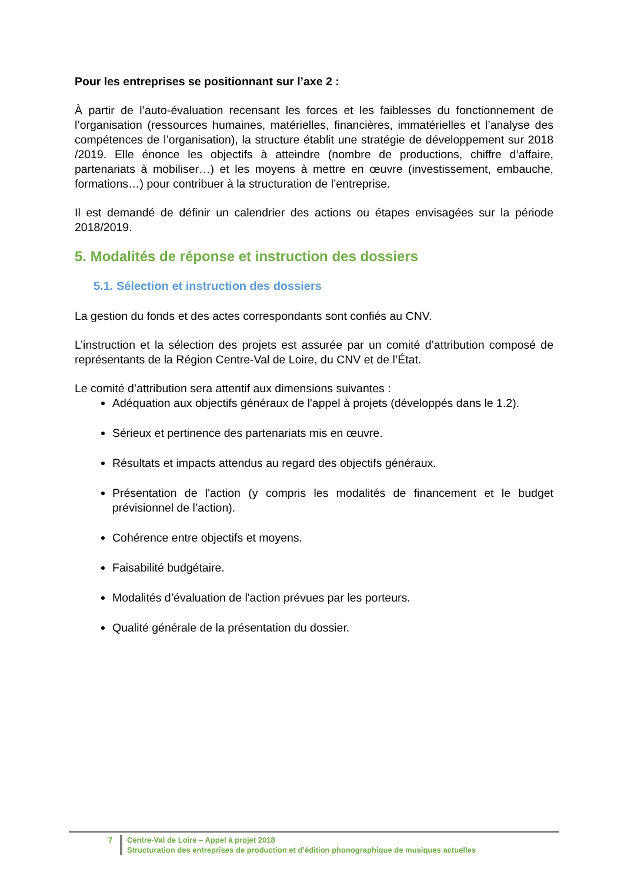Pour les entreprises se positionnant sur l’axe 2 :
À partir de l’auto-évaluation recensant les forces et les faiblesses du fonctionnement de l’organisation (ressources humaines, matérielles, financières, immatérielles et l’analyse des compétences de l’organisation), la structure établit une stratégie de développement sur 2018 /2019. Elle énonce les objectifs à atteindre (nombre de productions, chiffre d’affaire, partenariats à mobiliser…) et les moyens à mettre en œuvre (investissement, embauche, formations…) pour contribuer à la structuration de l’entreprise.
Il est demandé de définir un calendrier des actions ou étapes envisagées sur la période 2018/2019.
5. Modalités de réponse et instruction des dossiers
5.1. Sélection et instruction des dossiers
La gestion du fonds et des actes correspondants sont confiés au CNV.
L’instruction et la sélection des projets est assurée par un comité d’attribution composé de représentants de la Région Centre-Val de Loire, du CNV et de l’État.
Le comité d’attribution sera attentif aux dimensions suivantes :
Adéquation aux objectifs généraux de l'appel à projets (développés dans le 1.2).
Sérieux et pertinence des partenariats mis en œuvre.
Résultats et impacts attendus au regard des objectifs généraux.
Présentation de l'action (y compris les modalités de financement et le budget prévisionnel de l’action).
Cohérence entre objectifs et moyens.
Faisabilité budgétaire.
Modalités d’évaluation de l'action prévues par les porteurs.
Qualité générale de la présentation du dossier.
7 Centre-Val de Loire – Appel à projet 2018
Structuration des entreprises de production et d’édition phonographique de musiques actuelles